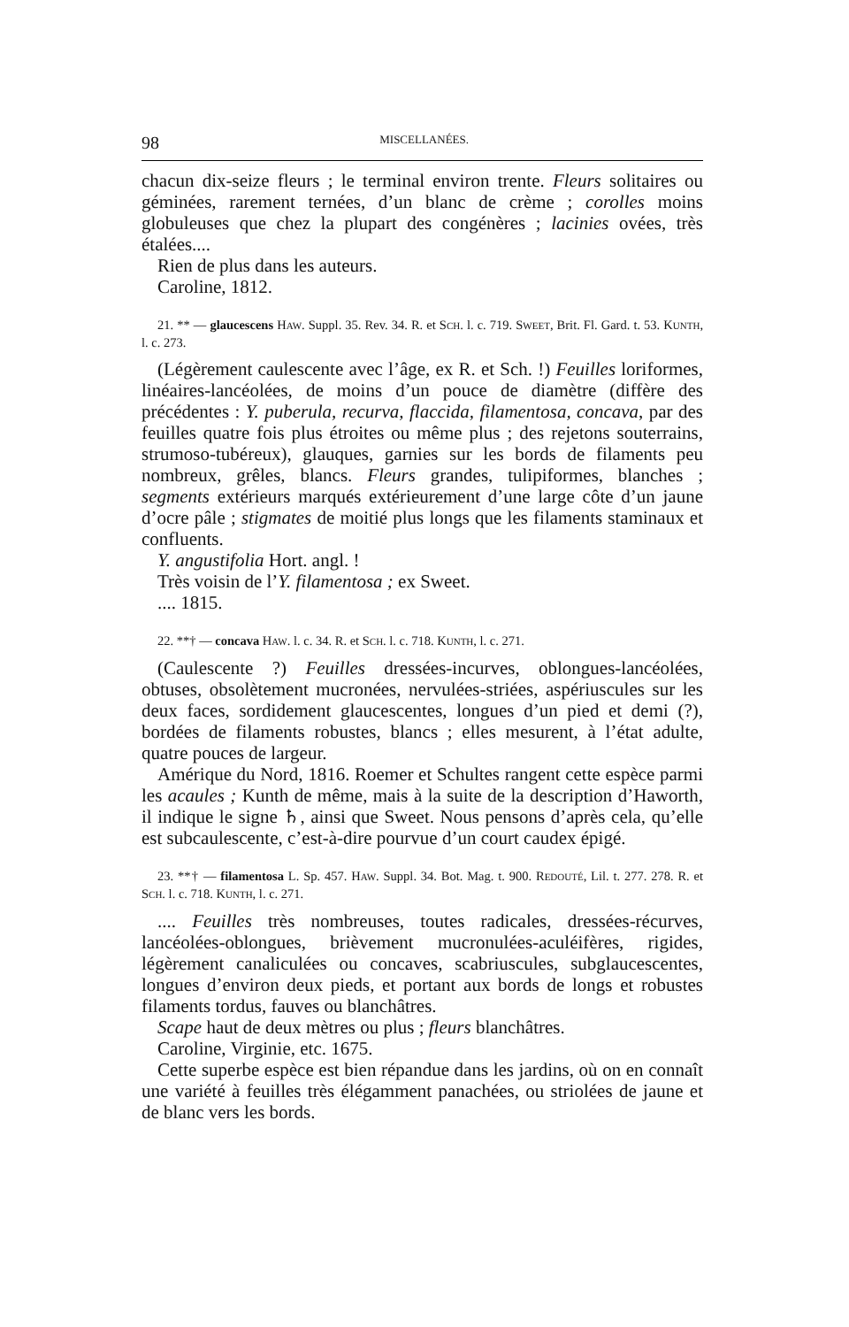98 MISCELLANÉES.
chacun dix-seize fleurs ; le terminal environ trente. Fleurs solitaires ou géminées, rarement ternées, d’un blanc de crème ; corolles moins globuleuses que chez la plupart des congénères ; lacinies ovées, très étalées....
Rien de plus dans les auteurs.
Caroline, 1812.
21. ** — glaucescens HAW. Suppl. 35. Rev. 34. R. et SCH. l. c. 719. SWEET, Brit. Fl. Gard. t. 53. KUNTH, l. c. 273.
(Légèrement caulescente avec l’âge, ex R. et Sch. !) Feuilles loriformes, linéaires-lancéolées, de moins d’un pouce de diamètre (diffère des précédentes : Y. puberula, recurva, flaccida, filamentosa, concava, par des feuilles quatre fois plus étroites ou même plus ; des rejetons souterrains, strumoso-tubéreux), glauques, garnies sur les bords de filaments peu nombreux, grêles, blancs. Fleurs grandes, tulipiformes, blanches ; segments extérieurs marqués extérieurement d’une large côte d’un jaune d’ocre pâle ; stigmates de moitié plus longs que les filaments staminaux et confluents.
Y. angustifolia Hort. angl. !
Très voisin de l’Y. filamentosa ; ex Sweet.
.... 1815.
22. **† — concava HAW. l. c. 34. R. et SCH. l. c. 718. KUNTH, l. c. 271.
(Caulescente ?) Feuilles dressées-incurves, oblongues-lancéolées, obtuses, obsolètement mucronées, nervulées-striées, aspériuscules sur les deux faces, sordidement glaucescentes, longues d’un pied et demi (?), bordées de filaments robustes, blancs ; elles mesurent, à l’état adulte, quatre pouces de largeur.
Amérique du Nord, 1816. Roemer et Schultes rangent cette espèce parmi les acaules ; Kunth de même, mais à la suite de la description d’Haworth, il indique le signe ♄, ainsi que Sweet. Nous pensons d’après cela, qu’elle est subcaulescente, c’est-à-dire pourvue d’un court caudex épigé.
23. **† — filamentosa L. Sp. 457. HAW. Suppl. 34. Bot. Mag. t. 900. REDOUTÉ, Lil. t. 277. 278. R. et SCH. l. c. 718. KUNTH, l. c. 271.
.... Feuilles très nombreuses, toutes radicales, dressées-récurves, lancéolées-oblongues, brièvement mucronulées-aculéifères, rigides, légèrement canaliculées ou concaves, scabriuscules, subglaucescentes, longues d’environ deux pieds, et portant aux bords de longs et robustes filaments tordus, fauves ou blanchâtres.
Scape haut de deux mètres ou plus ; fleurs blanchâtres.
Caroline, Virginie, etc. 1675.
Cette superbe espèce est bien répandue dans les jardins, où on en connaît une variété à feuilles très élégamment panachées, ou striolées de jaune et de blanc vers les bords.